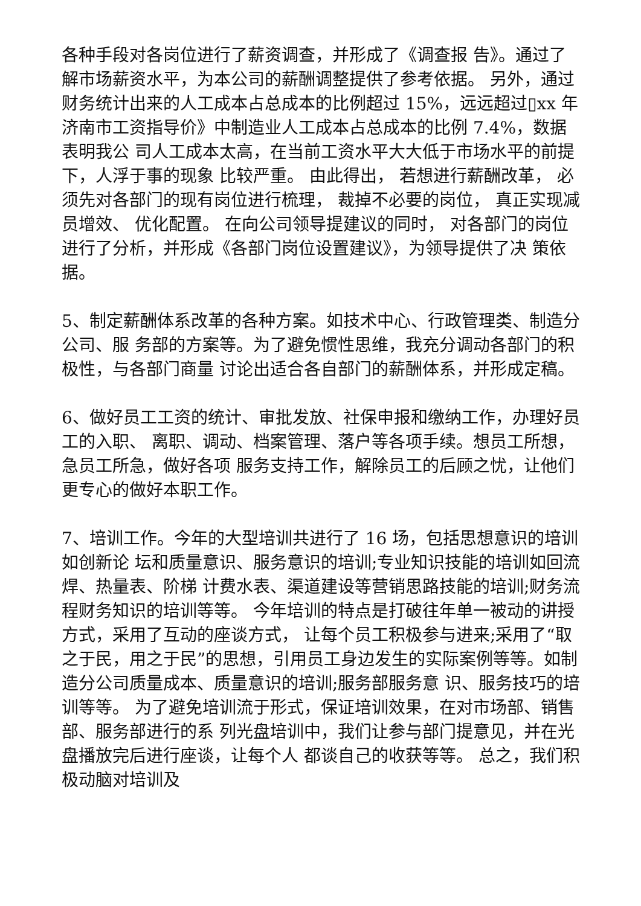各种手段对各岗位进行了薪资调查，并形成了《调查报 告》。通过了解市场薪资水平，为本公司的薪酬调整提供了参考依据。 另外，通过财务统计出来的人工成本占总成本的比例超过 15%，远远超过▯xx 年济南市工资指导价》中制造业人工成本占总成本的比例 7.4%，数据表明我公 司人工成本太高，在当前工资水平大大低于市场水平的前提下，人浮于事的现象 比较严重。 由此得出， 若想进行薪酬改革， 必须先对各部门的现有岗位进行梳理， 裁掉不必要的岗位， 真正实现减员增效、 优化配置。 在向公司领导提建议的同时， 对各部门的岗位进行了分析，并形成《各部门岗位设置建议》，为领导提供了决 策依据。
5、制定薪酬体系改革的各种方案。如技术中心、行政管理类、制造分公司、服 务部的方案等。为了避免惯性思维，我充分调动各部门的积极性，与各部门商量 讨论出适合各自部门的薪酬体系，并形成定稿。
6、做好员工工资的统计、审批发放、社保申报和缴纳工作，办理好员工的入职、 离职、调动、档案管理、落户等各项手续。想员工所想，急员工所急，做好各项 服务支持工作，解除员工的后顾之忧，让他们更专心的做好本职工作。
7、培训工作。今年的大型培训共进行了 16 场，包括思想意识的培训如创新论 坛和质量意识、服务意识的培训;专业知识技能的培训如回流焊、热量表、阶梯 计费水表、渠道建设等营销思路技能的培训;财务流程财务知识的培训等等。 今年培训的特点是打破往年单一被动的讲授方式，采用了互动的座谈方式， 让每个员工积极参与进来;采用了“取之于民，用之于民”的思想，引用员工身边发生的实际案例等等。如制造分公司质量成本、质量意识的培训;服务部服务意 识、服务技巧的培训等等。 为了避免培训流于形式，保证培训效果，在对市场部、销售部、服务部进行的系 列光盘培训中，我们让参与部门提意见，并在光盘播放完后进行座谈，让每个人 都谈自己的收获等等。 总之，我们积极动脑对培训及